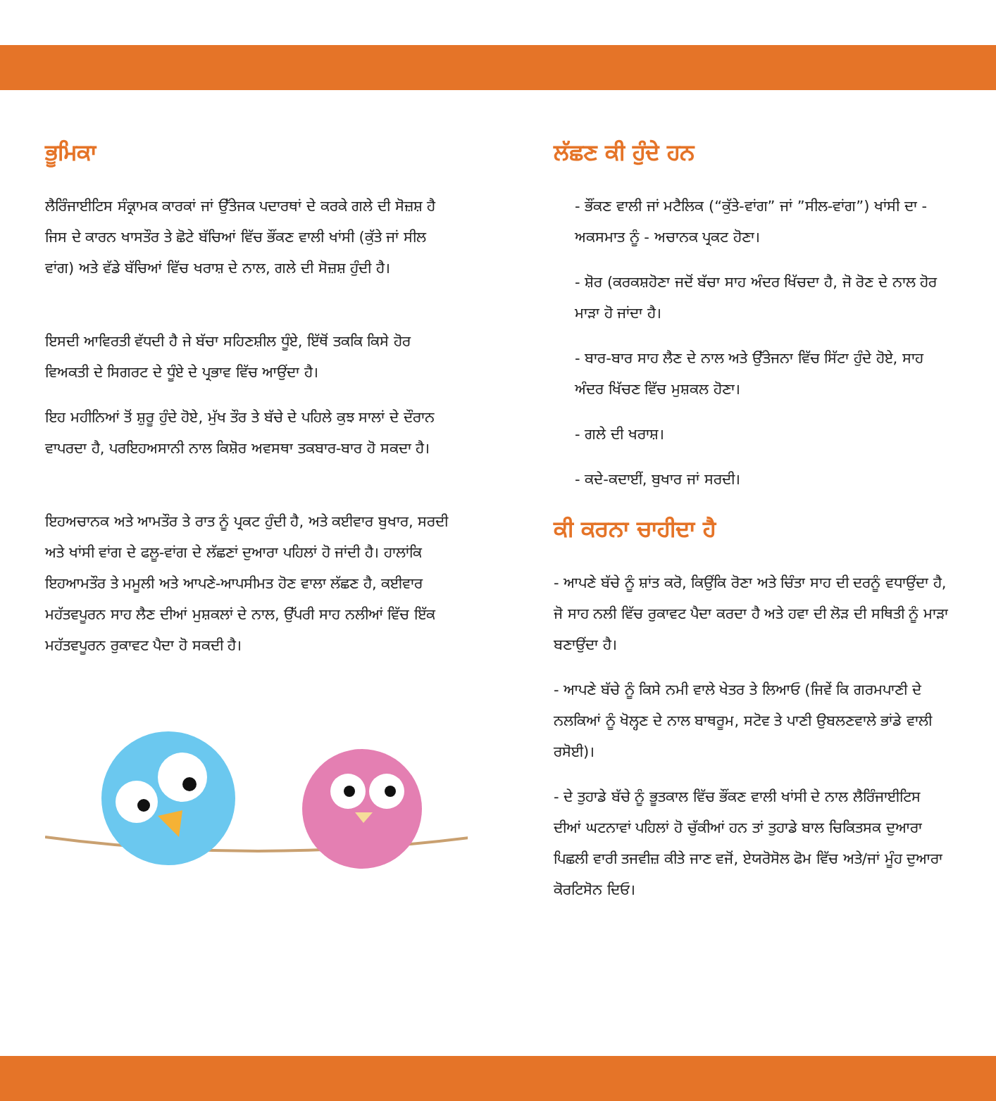ਭੂਮਿਕਾ
ਲੈਰਿੰਜਾਈਟਿਸ ਸੰਕ੍ਰਾਮਕ ਕਾਰਕਾਂ ਜਾਂ ਉੱਤੇਜਕ ਪਦਾਰਥਾਂ ਦੇ ਕਰਕੇ ਗਲੇ ਦੀ ਸੋਜ਼ਸ਼ ਹੈ ਜਿਸ ਦੇ ਕਾਰਨ ਖਾਸਤੌਰ ਤੇ ਛੋਟੇ ਬੱਚਿਆਂ ਵਿੱਚ ਭੌਂਕਣ ਵਾਲੀ ਖਾਂਸੀ (ਕੁੱਤੇ ਜਾਂ ਸੀਲ ਵਾਂਗ) ਅਤੇ ਵੱਡੇ ਬੱਚਿਆਂ ਵਿੱਚ ਖਰਾਸ਼ ਦੇ ਨਾਲ, ਗਲੇ ਦੀ ਸੋਜ਼ਸ਼ ਹੁੰਦੀ ਹੈ।
ਇਸਦੀ ਆਵਿਰਤੀ ਵੱਧਦੀ ਹੈ ਜੇ ਬੱਚਾ ਸਹਿਣਸ਼ੀਲ ਧੂੰਏ, ਇੱਥੋਂ ਤਕਕਿ ਕਿਸੇ ਹੋਰ ਵਿਅਕਤੀ ਦੇ ਸਿਗਰਟ ਦੇ ਧੂੰਏ ਦੇ ਪ੍ਰਭਾਵ ਵਿੱਚ ਆਉਂਦਾ ਹੈ।
ਇਹ ਮਹੀਨਿਆਂ ਤੋਂ ਸ਼ੁਰੂ ਹੁੰਦੇ ਹੋਏ, ਮੁੱਖ ਤੌਰ ਤੇ ਬੱਚੇ ਦੇ ਪਹਿਲੇ ਕੁਝ ਸਾਲਾਂ ਦੇ ਦੌਰਾਨ ਵਾਪਰਦਾ ਹੈ, ਪਰਇਹਅਸਾਨੀ ਨਾਲ ਕਿਸ਼ੋਰ ਅਵਸਥਾ ਤਕਬਾਰ-ਬਾਰ ਹੋ ਸਕਦਾ ਹੈ।
ਇਹਅਚਾਨਕ ਅਤੇ ਆਮਤੌਰ ਤੇ ਰਾਤ ਨੂੰ ਪ੍ਰਕਟ ਹੁੰਦੀ ਹੈ, ਅਤੇ ਕਈਵਾਰ ਬੁਖਾਰ, ਸਰਦੀ ਅਤੇ ਖਾਂਸੀ ਵਾਂਗ ਦੇ ਫਲੂ-ਵਾਂਗ ਦੇ ਲੱਛਣਾਂ ਦੁਆਰਾ ਪਹਿਲਾਂ ਹੋ ਜਾਂਦੀ ਹੈ। ਹਾਲਾਂਕਿ ਇਹਆਮਤੌਰ ਤੇ ਮਮੂਲੀ ਅਤੇ ਆਪਣੇ-ਆਪਸੀਮਤ ਹੋਣ ਵਾਲਾ ਲੱਛਣ ਹੈ, ਕਈਵਾਰ ਮਹੱਤਵਪੂਰਨ ਸਾਹ ਲੈਣ ਦੀਆਂ ਮੁਸ਼ਕਲਾਂ ਦੇ ਨਾਲ, ਉੱਪਰੀ ਸਾਹ ਨਲੀਆਂ ਵਿੱਚ ਇੱਕ ਮਹੱਤਵਪੂਰਨ ਰੁਕਾਵਟ ਪੈਦਾ ਹੋ ਸਕਦੀ ਹੈ।
ਲੱਛਣ ਕੀ ਹੁੰਦੇ ਹਨ
- ਭੌਂਕਣ ਵਾਲੀ ਜਾਂ ਮਟੈਲਿਕ (“ਕੁੱਤੇ-ਵਾਂਗ” ਜਾਂ ”ਸੀਲ-ਵਾਂਗ”) ਖਾਂਸੀ ਦਾ - ਅਕਸਮਾਤ ਨੂੰ - ਅਚਾਨਕ ਪ੍ਰਕਟ ਹੋਣਾ।
- ਸ਼ੋਰ (ਕਰਕਸ਼ਹੋਣਾ ਜਦੋਂ ਬੱਚਾ ਸਾਹ ਅੰਦਰ ਖਿੱਚਦਾ ਹੈ, ਜੋ ਰੋਣ ਦੇ ਨਾਲ ਹੋਰ ਮਾੜਾ ਹੋ ਜਾਂਦਾ ਹੈ।
- ਬਾਰ-ਬਾਰ ਸਾਹ ਲੈਣ ਦੇ ਨਾਲ ਅਤੇ ਉੱਤੇਜਨਾ ਵਿੱਚ ਸਿੱਟਾ ਹੁੰਦੇ ਹੋਏ, ਸਾਹ ਅੰਦਰ ਖਿੱਚਣ ਵਿੱਚ ਮੁਸ਼ਕਲ ਹੋਣਾ।
- ਗਲੇ ਦੀ ਖਰਾਸ਼।
- ਕਦੇ-ਕਦਾਈਂ, ਬੁਖਾਰ ਜਾਂ ਸਰਦੀ।
ਕੀ ਕਰਨਾ ਚਾਹੀਦਾ ਹੈ
- ਆਪਣੇ ਬੱਚੇ ਨੂੰ ਸ਼ਾਂਤ ਕਰੋ, ਕਿਉਂਕਿ ਰੋਣਾ ਅਤੇ ਚਿੰਤਾ ਸਾਹ ਦੀ ਦਰਨੂੰ ਵਧਾਉਂਦਾ ਹੈ, ਜੋ ਸਾਹ ਨਲੀ ਵਿੱਚ ਰੁਕਾਵਟ ਪੈਦਾ ਕਰਦਾ ਹੈ ਅਤੇ ਹਵਾ ਦੀ ਲੋੜ ਦੀ ਸਥਿਤੀ ਨੂੰ ਮਾੜਾ ਬਣਾਉਂਦਾ ਹੈ।
- ਆਪਣੇ ਬੱਚੇ ਨੂੰ ਕਿਸੇ ਨਮੀ ਵਾਲੇ ਖੇਤਰ ਤੇ ਲਿਆਓ (ਜਿਵੇਂ ਕਿ ਗਰਮਪਾਣੀ ਦੇ ਨਲਕਿਆਂ ਨੂੰ ਖੋਲ੍ਹਣ ਦੇ ਨਾਲ ਬਾਥਰੂਮ, ਸਟੋਵ ਤੇ ਪਾਣੀ ਉਬਲਣਵਾਲੇ ਭਾਂਡੇ ਵਾਲੀ ਰਸੋਈ)।
- ਦੇ ਤੁਹਾਡੇ ਬੱਚੇ ਨੂੰ ਭੂਤਕਾਲ ਵਿੱਚ ਭੌਂਕਣ ਵਾਲੀ ਖਾਂਸੀ ਦੇ ਨਾਲ ਲੈਰਿੰਜਾਈਟਿਸ ਦੀਆਂ ਘਟਨਾਵਾਂ ਪਹਿਲਾਂ ਹੋ ਚੁੱਕੀਆਂ ਹਨ ਤਾਂ ਤੁਹਾਡੇ ਬਾਲ ਚਿਕਿਤਸਕ ਦੁਆਰਾ ਪਿਛਲੀ ਵਾਰੀ ਤਜਵੀਜ਼ ਕੀਤੇ ਜਾਣ ਵਜੋਂ, ਏਯਰੋਸੋਲ ਫੋਮ ਵਿੱਚ ਅਤੇ/ਜਾਂ ਮੂੰਹ ਦੁਆਰਾ ਕੋਰਟਿਸੋਨ ਦਿਓ।